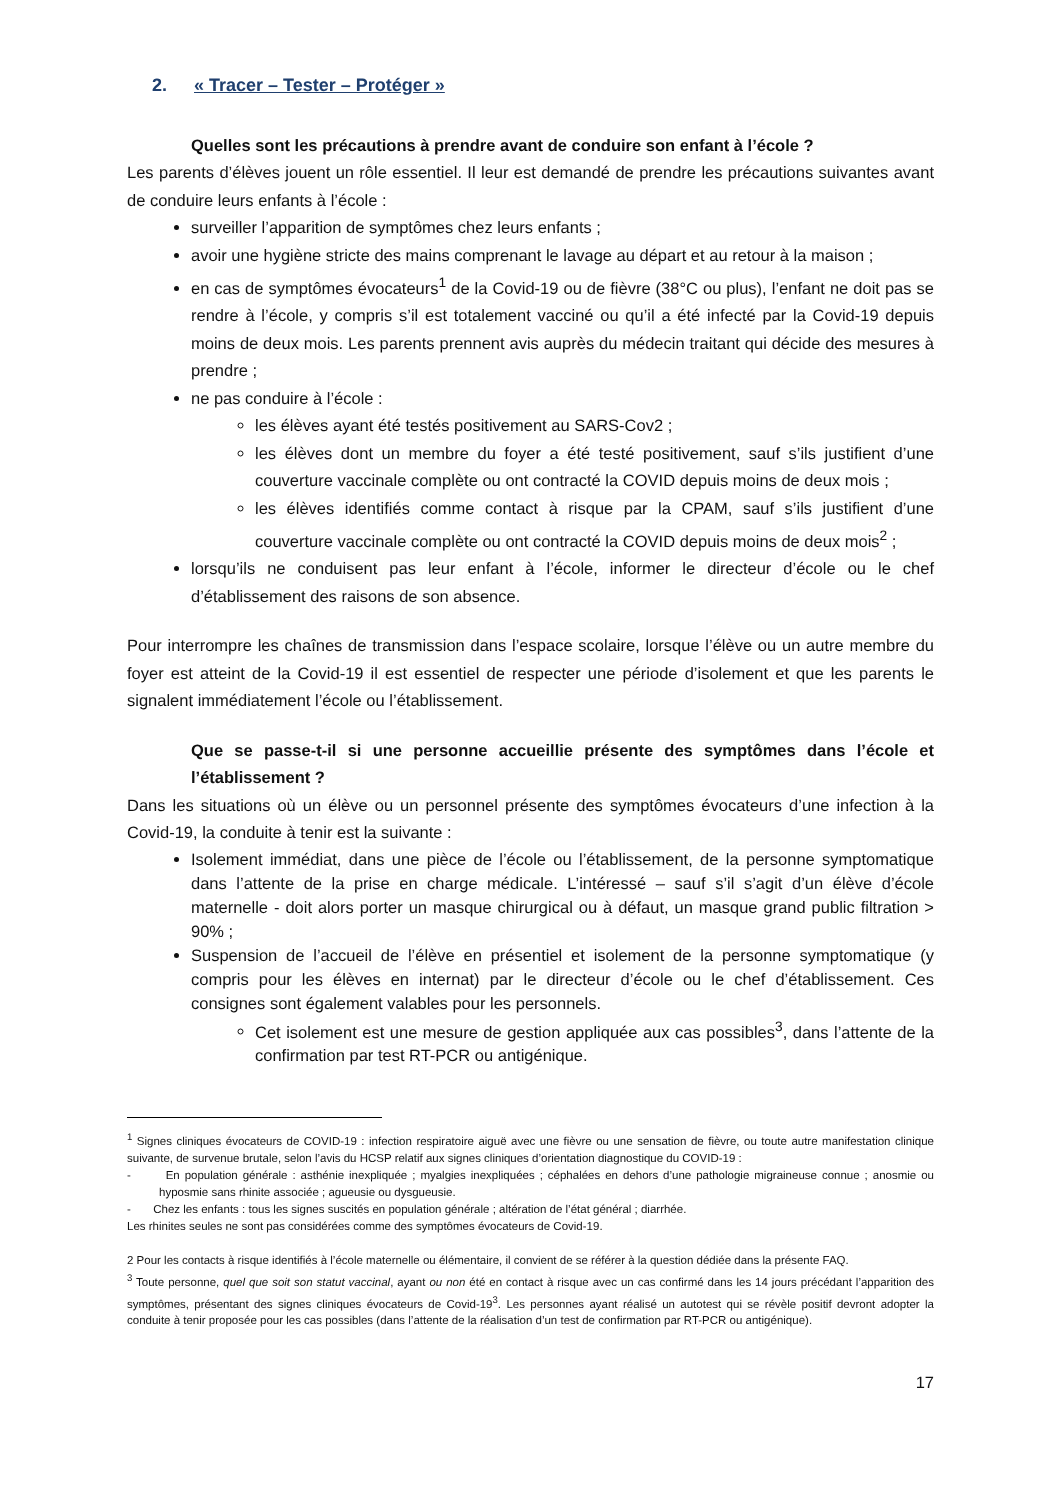2. « Tracer – Tester – Protéger »
Quelles sont les précautions à prendre avant de conduire son enfant à l’école ?
Les parents d’élèves jouent un rôle essentiel. Il leur est demandé de prendre les précautions suivantes avant de conduire leurs enfants à l’école :
surveiller l’apparition de symptômes chez leurs enfants ;
avoir une hygiène stricte des mains comprenant le lavage au départ et au retour à la maison ;
en cas de symptômes évocateurs<sup>1</sup> de la Covid-19 ou de fièvre (38°C ou plus), l’enfant ne doit pas se rendre à l’école, y compris s’il est totalement vacciné ou qu’il a été infecté par la Covid-19 depuis moins de deux mois. Les parents prennent avis auprès du médecin traitant qui décide des mesures à prendre ;
ne pas conduire à l’école :
les élèves ayant été testés positivement au SARS-Cov2 ;
les élèves dont un membre du foyer a été testé positivement, sauf s’ils justifient d’une couverture vaccinale complète ou ont contracté la COVID depuis moins de deux mois ;
les élèves identifiés comme contact à risque par la CPAM, sauf s’ils justifient d’une couverture vaccinale complète ou ont contracté la COVID depuis moins de deux mois<sup>2</sup> ;
lorsqu’ils ne conduisent pas leur enfant à l’école, informer le directeur d’école ou le chef d’établissement des raisons de son absence.
Pour interrompre les chaînes de transmission dans l’espace scolaire, lorsque l’élève ou un autre membre du foyer est atteint de la Covid-19 il est essentiel de respecter une période d’isolement et que les parents le signalent immédiatement l’école ou l’établissement.
Que se passe-t-il si une personne accueillie présente des symptômes dans l’école et l’établissement ?
Dans les situations où un élève ou un personnel présente des symptômes évocateurs d’une infection à la Covid-19, la conduite à tenir est la suivante :
Isolement immédiat, dans une pièce de l’école ou l’établissement, de la personne symptomatique dans l’attente de la prise en charge médicale. L’intéressé – sauf s’il s’agit d’un élève d’école maternelle - doit alors porter un masque chirurgical ou à défaut, un masque grand public filtration > 90% ;
Suspension de l’accueil de l’élève en présentiel et isolement de la personne symptomatique (y compris pour les élèves en internat) par le directeur d’école ou le chef d’établissement. Ces consignes sont également valables pour les personnels.
Cet isolement est une mesure de gestion appliquée aux cas possibles<sup>3</sup>, dans l’attente de la confirmation par test RT-PCR ou antigénique.
<sup>1</sup> Signes cliniques évocateurs de COVID-19 : infection respiratoire aiguë avec une fièvre ou une sensation de fièvre, ou toute autre manifestation clinique suivante, de survenue brutale, selon l’avis du HCSP relatif aux signes cliniques d’orientation diagnostique du COVID-19 :
- En population générale : asthénie inexpliquée ; myalgies inexpliquées ; céphalées en dehors d’une pathologie migraineuse connue ; anosmie ou hyposmie sans rhinite associée ; agueusie ou dysgueusie.
- Chez les enfants : tous les signes suscités en population générale ; altération de l’état général ; diarrhée.
Les rhinites seules ne sont pas considérées comme des symptômes évocateurs de Covid-19.
2 Pour les contacts à risque identifiés à l’école maternelle ou élémentaire, il convient de se référer à la question dédiée dans la présente FAQ.
<sup>3</sup> Toute personne, quel que soit son statut vaccinal, ayant ou non été en contact à risque avec un cas confirmé dans les 14 jours précédant l’apparition des symptômes, présentant des signes cliniques évocateurs de Covid-19<sup>3</sup>. Les personnes ayant réalisé un autotest qui se révèle positif devront adopter la conduite à tenir proposée pour les cas possibles (dans l’attente de la réalisation d’un test de confirmation par RT-PCR ou antigénique).
17